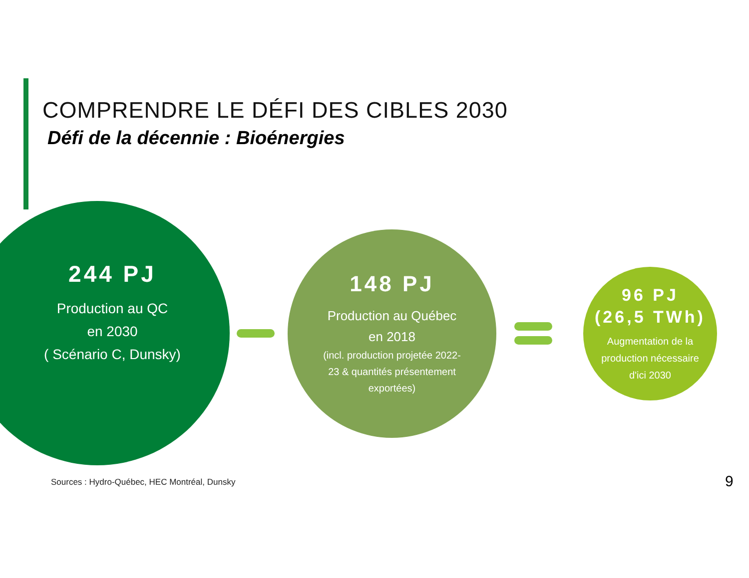COMPRENDRE LE DÉFI DES CIBLES 2030
Défi de la décennie : Bioénergies
244 PJ
Production au QC
en 2030
( Scénario C, Dunsky)
148 PJ
Production au Québec
en 2018
(incl. production projetée 2022-
23 & quantités présentement
exportées)
96 PJ
(26,5 TWh)
Augmentation de la
production nécessaire
d'ici 2030
Sources : Hydro-Québec, HEC Montréal, Dunsky
9